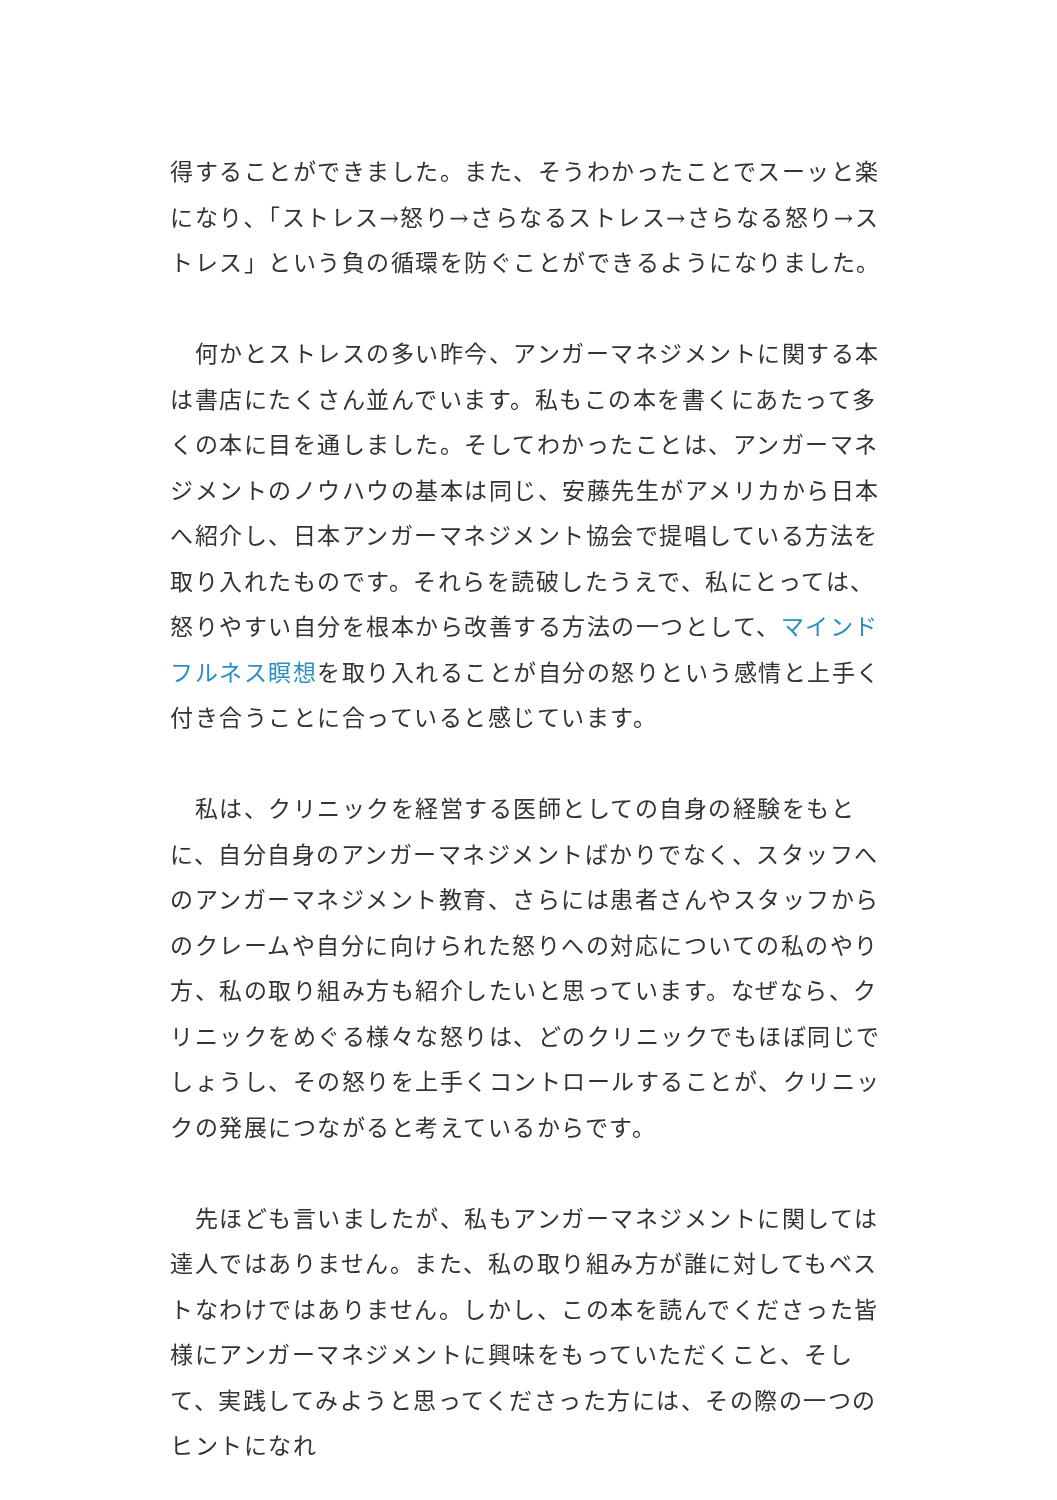得することができました。また、そうわかったことでスーッと楽になり､「ストレス→怒り→さらなるストレス→さらなる怒り→ストレス」という負の循環を防ぐことができるようになりました。
　何かとストレスの多い昨今、アンガーマネジメントに関する本は書店にたくさん並んでいます。私もこの本を書くにあたって多くの本に目を通しました。そしてわかったことは、アンガーマネジメントのノウハウの基本は同じ、安藤先生がアメリカから日本へ紹介し、日本アンガーマネジメント協会で提唱している方法を取り入れたものです。それらを読破したうえで、私にとっては、怒りやすい自分を根本から改善する方法の一つとして、マインドフルネス瞑想を取り入れることが自分の怒りという感情と上手く付き合うことに合っていると感じています。
　私は、クリニックを経営する医師としての自身の経験をもとに、自分自身のアンガーマネジメントばかりでなく、スタッフへのアンガーマネジメント教育、さらには患者さんやスタッフからのクレームや自分に向けられた怒りへの対応についての私のやり方、私の取り組み方も紹介したいと思っています。なぜなら、クリニックをめぐる様々な怒りは、どのクリニックでもほぼ同じでしょうし、その怒りを上手くコントロールすることが、クリニックの発展につながると考えているからです。
　先ほども言いましたが、私もアンガーマネジメントに関しては達人ではありません。また、私の取り組み方が誰に対してもベストなわけではありません。しかし、この本を読んでくださった皆様にアンガーマネジメントに興味をもっていただくこと、そして、実践してみようと思ってくださった方には、その際の一つのヒントになれ